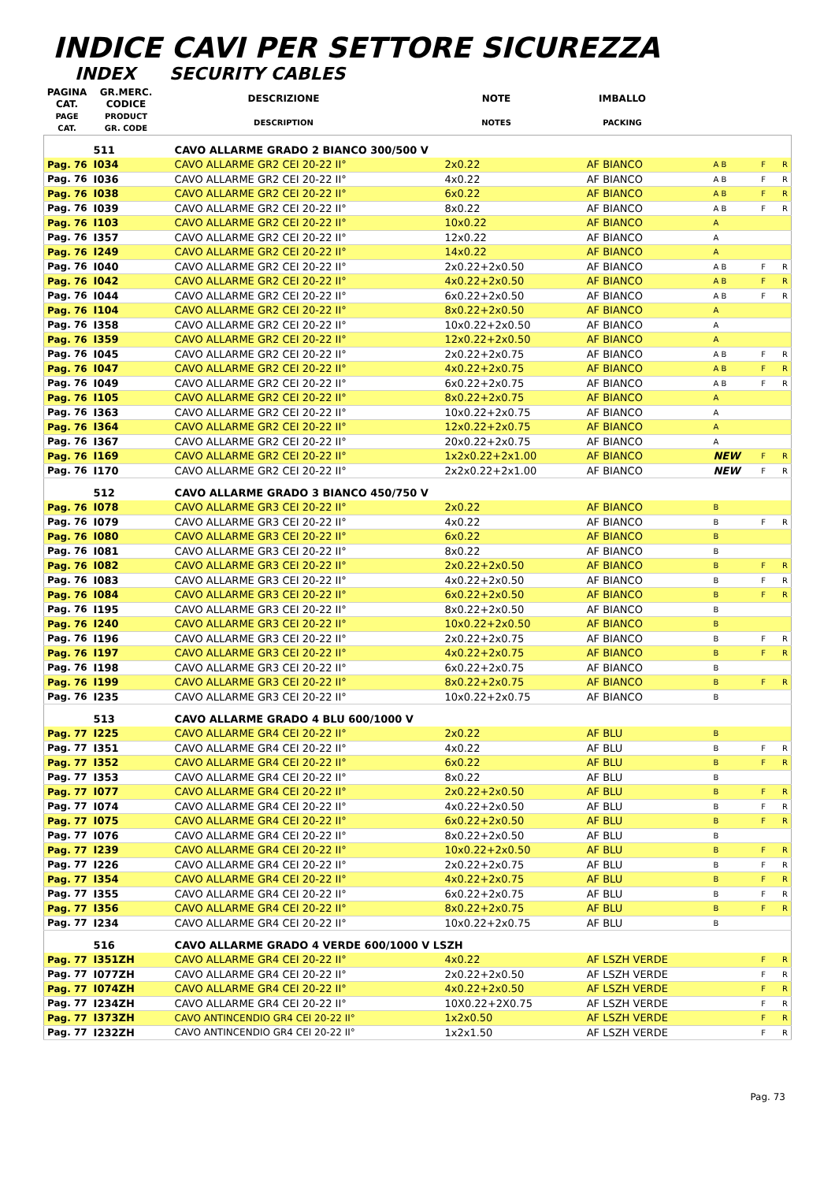INDICE CAVI PER SETTORE SICUREZZA
INDEX SECURITY CABLES
PAGINA
CAT.
PAGE
CAT.
GR.MERC.
CODICE
PRODUCT
GR. CODE
DESCRIZIONE
DESCRIPTION
NOTE
NOTES
IMBALLO
PACKING
| | 511 | CAVO ALLARME GRADO 2 BIANCO 300/500 V | | | | | |
| Pag. 76 | I034 | CAVO ALLARME GR2 CEI 20-22 II° | 2x0.22 | AF BIANCO | A B | F | R |
| Pag. 76 | I036 | CAVO ALLARME GR2 CEI 20-22 II° | 4x0.22 | AF BIANCO | A B | F | R |
| Pag. 76 | I038 | CAVO ALLARME GR2 CEI 20-22 II° | 6x0.22 | AF BIANCO | A B | F | R |
| Pag. 76 | I039 | CAVO ALLARME GR2 CEI 20-22 II° | 8x0.22 | AF BIANCO | A B | F | R |
| Pag. 76 | I103 | CAVO ALLARME GR2 CEI 20-22 II° | 10x0.22 | AF BIANCO | A | | |
| Pag. 76 | I357 | CAVO ALLARME GR2 CEI 20-22 II° | 12x0.22 | AF BIANCO | A | | |
| Pag. 76 | I249 | CAVO ALLARME GR2 CEI 20-22 II° | 14x0.22 | AF BIANCO | A | | |
| Pag. 76 | I040 | CAVO ALLARME GR2 CEI 20-22 II° | 2x0.22+2x0.50 | AF BIANCO | A B | F | R |
| Pag. 76 | I042 | CAVO ALLARME GR2 CEI 20-22 II° | 4x0.22+2x0.50 | AF BIANCO | A B | F | R |
| Pag. 76 | I044 | CAVO ALLARME GR2 CEI 20-22 II° | 6x0.22+2x0.50 | AF BIANCO | A B | F | R |
| Pag. 76 | I104 | CAVO ALLARME GR2 CEI 20-22 II° | 8x0.22+2x0.50 | AF BIANCO | A | | |
| Pag. 76 | I358 | CAVO ALLARME GR2 CEI 20-22 II° | 10x0.22+2x0.50 | AF BIANCO | A | | |
| Pag. 76 | I359 | CAVO ALLARME GR2 CEI 20-22 II° | 12x0.22+2x0.50 | AF BIANCO | A | | |
| Pag. 76 | I045 | CAVO ALLARME GR2 CEI 20-22 II° | 2x0.22+2x0.75 | AF BIANCO | A B | F | R |
| Pag. 76 | I047 | CAVO ALLARME GR2 CEI 20-22 II° | 4x0.22+2x0.75 | AF BIANCO | A B | F | R |
| Pag. 76 | I049 | CAVO ALLARME GR2 CEI 20-22 II° | 6x0.22+2x0.75 | AF BIANCO | A B | F | R |
| Pag. 76 | I105 | CAVO ALLARME GR2 CEI 20-22 II° | 8x0.22+2x0.75 | AF BIANCO | A | | |
| Pag. 76 | I363 | CAVO ALLARME GR2 CEI 20-22 II° | 10x0.22+2x0.75 | AF BIANCO | A | | |
| Pag. 76 | I364 | CAVO ALLARME GR2 CEI 20-22 II° | 12x0.22+2x0.75 | AF BIANCO | A | | |
| Pag. 76 | I367 | CAVO ALLARME GR2 CEI 20-22 II° | 20x0.22+2x0.75 | AF BIANCO | A | | |
| Pag. 76 | I169 | CAVO ALLARME GR2 CEI 20-22 II° | 1x2x0.22+2x1.00 | AF BIANCO | NEW | F | R |
| Pag. 76 | I170 | CAVO ALLARME GR2 CEI 20-22 II° | 2x2x0.22+2x1.00 | AF BIANCO | NEW | F | R |
| | 512 | CAVO ALLARME GRADO 3 BIANCO 450/750 V | | | | | |
| Pag. 76 | I078 | CAVO ALLARME GR3 CEI 20-22 II° | 2x0.22 | AF BIANCO | B | | |
| Pag. 76 | I079 | CAVO ALLARME GR3 CEI 20-22 II° | 4x0.22 | AF BIANCO | B | F | R |
| Pag. 76 | I080 | CAVO ALLARME GR3 CEI 20-22 II° | 6x0.22 | AF BIANCO | B | | |
| Pag. 76 | I081 | CAVO ALLARME GR3 CEI 20-22 II° | 8x0.22 | AF BIANCO | B | | |
| Pag. 76 | I082 | CAVO ALLARME GR3 CEI 20-22 II° | 2x0.22+2x0.50 | AF BIANCO | B | F | R |
| Pag. 76 | I083 | CAVO ALLARME GR3 CEI 20-22 II° | 4x0.22+2x0.50 | AF BIANCO | B | F | R |
| Pag. 76 | I084 | CAVO ALLARME GR3 CEI 20-22 II° | 6x0.22+2x0.50 | AF BIANCO | B | F | R |
| Pag. 76 | I195 | CAVO ALLARME GR3 CEI 20-22 II° | 8x0.22+2x0.50 | AF BIANCO | B | | |
| Pag. 76 | I240 | CAVO ALLARME GR3 CEI 20-22 II° | 10x0.22+2x0.50 | AF BIANCO | B | | |
| Pag. 76 | I196 | CAVO ALLARME GR3 CEI 20-22 II° | 2x0.22+2x0.75 | AF BIANCO | B | F | R |
| Pag. 76 | I197 | CAVO ALLARME GR3 CEI 20-22 II° | 4x0.22+2x0.75 | AF BIANCO | B | F | R |
| Pag. 76 | I198 | CAVO ALLARME GR3 CEI 20-22 II° | 6x0.22+2x0.75 | AF BIANCO | B | | |
| Pag. 76 | I199 | CAVO ALLARME GR3 CEI 20-22 II° | 8x0.22+2x0.75 | AF BIANCO | B | F | R |
| Pag. 76 | I235 | CAVO ALLARME GR3 CEI 20-22 II° | 10x0.22+2x0.75 | AF BIANCO | B | | |
| | 513 | CAVO ALLARME GRADO 4 BLU 600/1000 V | | | | | |
| Pag. 77 | I225 | CAVO ALLARME GR4 CEI 20-22 II° | 2x0.22 | AF BLU | B | | |
| Pag. 77 | I351 | CAVO ALLARME GR4 CEI 20-22 II° | 4x0.22 | AF BLU | B | F | R |
| Pag. 77 | I352 | CAVO ALLARME GR4 CEI 20-22 II° | 6x0.22 | AF BLU | B | F | R |
| Pag. 77 | I353 | CAVO ALLARME GR4 CEI 20-22 II° | 8x0.22 | AF BLU | B | | |
| Pag. 77 | I077 | CAVO ALLARME GR4 CEI 20-22 II° | 2x0.22+2x0.50 | AF BLU | B | F | R |
| Pag. 77 | I074 | CAVO ALLARME GR4 CEI 20-22 II° | 4x0.22+2x0.50 | AF BLU | B | F | R |
| Pag. 77 | I075 | CAVO ALLARME GR4 CEI 20-22 II° | 6x0.22+2x0.50 | AF BLU | B | F | R |
| Pag. 77 | I076 | CAVO ALLARME GR4 CEI 20-22 II° | 8x0.22+2x0.50 | AF BLU | B | | |
| Pag. 77 | I239 | CAVO ALLARME GR4 CEI 20-22 II° | 10x0.22+2x0.50 | AF BLU | B | F | R |
| Pag. 77 | I226 | CAVO ALLARME GR4 CEI 20-22 II° | 2x0.22+2x0.75 | AF BLU | B | F | R |
| Pag. 77 | I354 | CAVO ALLARME GR4 CEI 20-22 II° | 4x0.22+2x0.75 | AF BLU | B | F | R |
| Pag. 77 | I355 | CAVO ALLARME GR4 CEI 20-22 II° | 6x0.22+2x0.75 | AF BLU | B | F | R |
| Pag. 77 | I356 | CAVO ALLARME GR4 CEI 20-22 II° | 8x0.22+2x0.75 | AF BLU | B | F | R |
| Pag. 77 | I234 | CAVO ALLARME GR4 CEI 20-22 II° | 10x0.22+2x0.75 | AF BLU | B | | |
| | 516 | CAVO ALLARME GRADO 4 VERDE 600/1000 V LSZH | | | | | |
| Pag. 77 | I351ZH | CAVO ALLARME GR4 CEI 20-22 II° | 4x0.22 | AF LSZH VERDE | | F | R |
| Pag. 77 | I077ZH | CAVO ALLARME GR4 CEI 20-22 II° | 2x0.22+2x0.50 | AF LSZH VERDE | | F | R |
| Pag. 77 | I074ZH | CAVO ALLARME GR4 CEI 20-22 II° | 4x0.22+2x0.50 | AF LSZH VERDE | | F | R |
| Pag. 77 | I234ZH | CAVO ALLARME GR4 CEI 20-22 II° | 10X0.22+2X0.75 | AF LSZH VERDE | | F | R |
| Pag. 77 | I373ZH | CAVO ANTINCENDIO GR4 CEI 20-22 II° | 1x2x0.50 | AF LSZH VERDE | | F | R |
| Pag. 77 | I232ZH | CAVO ANTINCENDIO GR4 CEI 20-22 II° | 1x2x1.50 | AF LSZH VERDE | | F | R |
Pag. 73